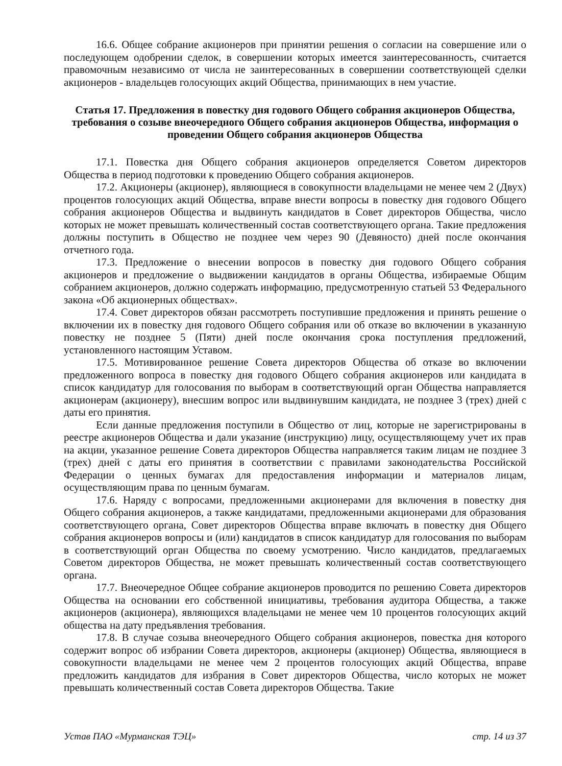16.6. Общее собрание акционеров при принятии решения о согласии на совершение или о последующем одобрении сделок, в совершении которых имеется заинтересованность, считается правомочным независимо от числа не заинтересованных в совершении соответствующей сделки акционеров - владельцев голосующих акций Общества, принимающих в нем участие.
Статья 17. Предложения в повестку дня годового Общего собрания акционеров Общества, требования о созыве внеочередного Общего собрания акционеров Общества, информация о проведении Общего собрания акционеров Общества
17.1. Повестка дня Общего собрания акционеров определяется Советом директоров Общества в период подготовки к проведению Общего собрания акционеров.
17.2. Акционеры (акционер), являющиеся в совокупности владельцами не менее чем 2 (Двух) процентов голосующих акций Общества, вправе внести вопросы в повестку дня годового Общего собрания акционеров Общества и выдвинуть кандидатов в Совет директоров Общества, число которых не может превышать количественный состав соответствующего органа. Такие предложения должны поступить в Общество не позднее чем через 90 (Девяносто) дней после окончания отчетного года.
17.3. Предложение о внесении вопросов в повестку дня годового Общего собрания акционеров и предложение о выдвижении кандидатов в органы Общества, избираемые Общим собранием акционеров, должно содержать информацию, предусмотренную статьей 53 Федерального закона «Об акционерных обществах».
17.4. Совет директоров обязан рассмотреть поступившие предложения и принять решение о включении их в повестку дня годового Общего собрания или об отказе во включении в указанную повестку не позднее 5 (Пяти) дней после окончания срока поступления предложений, установленного настоящим Уставом.
17.5. Мотивированное решение Совета директоров Общества об отказе во включении предложенного вопроса в повестку дня годового Общего собрания акционеров или кандидата в список кандидатур для голосования по выборам в соответствующий орган Общества направляется акционерам (акционеру), внесшим вопрос или выдвинувшим кандидата, не позднее 3 (трех) дней с даты его принятия.
Если данные предложения поступили в Общество от лиц, которые не зарегистрированы в реестре акционеров Общества и дали указание (инструкцию) лицу, осуществляющему учет их прав на акции, указанное решение Совета директоров Общества направляется таким лицам не позднее 3 (трех) дней с даты его принятия в соответствии с правилами законодательства Российской Федерации о ценных бумагах для предоставления информации и материалов лицам, осуществляющим права по ценным бумагам.
17.6. Наряду с вопросами, предложенными акционерами для включения в повестку дня Общего собрания акционеров, а также кандидатами, предложенными акционерами для образования соответствующего органа, Совет директоров Общества вправе включать в повестку дня Общего собрания акционеров вопросы и (или) кандидатов в список кандидатур для голосования по выборам в соответствующий орган Общества по своему усмотрению. Число кандидатов, предлагаемых Советом директоров Общества, не может превышать количественный состав соответствующего органа.
17.7. Внеочередное Общее собрание акционеров проводится по решению Совета директоров Общества на основании его собственной инициативы, требования аудитора Общества, а также акционеров (акционера), являющихся владельцами не менее чем 10 процентов голосующих акций общества на дату предъявления требования.
17.8. В случае созыва внеочередного Общего собрания акционеров, повестка дня которого содержит вопрос об избрании Совета директоров, акционеры (акционер) Общества, являющиеся в совокупности владельцами не менее чем 2 процентов голосующих акций Общества, вправе предложить кандидатов для избрания в Совет директоров Общества, число которых не может превышать количественный состав Совета директоров Общества. Такие
Устав ПАО «Мурманская ТЭЦ» стр. 14 из 37